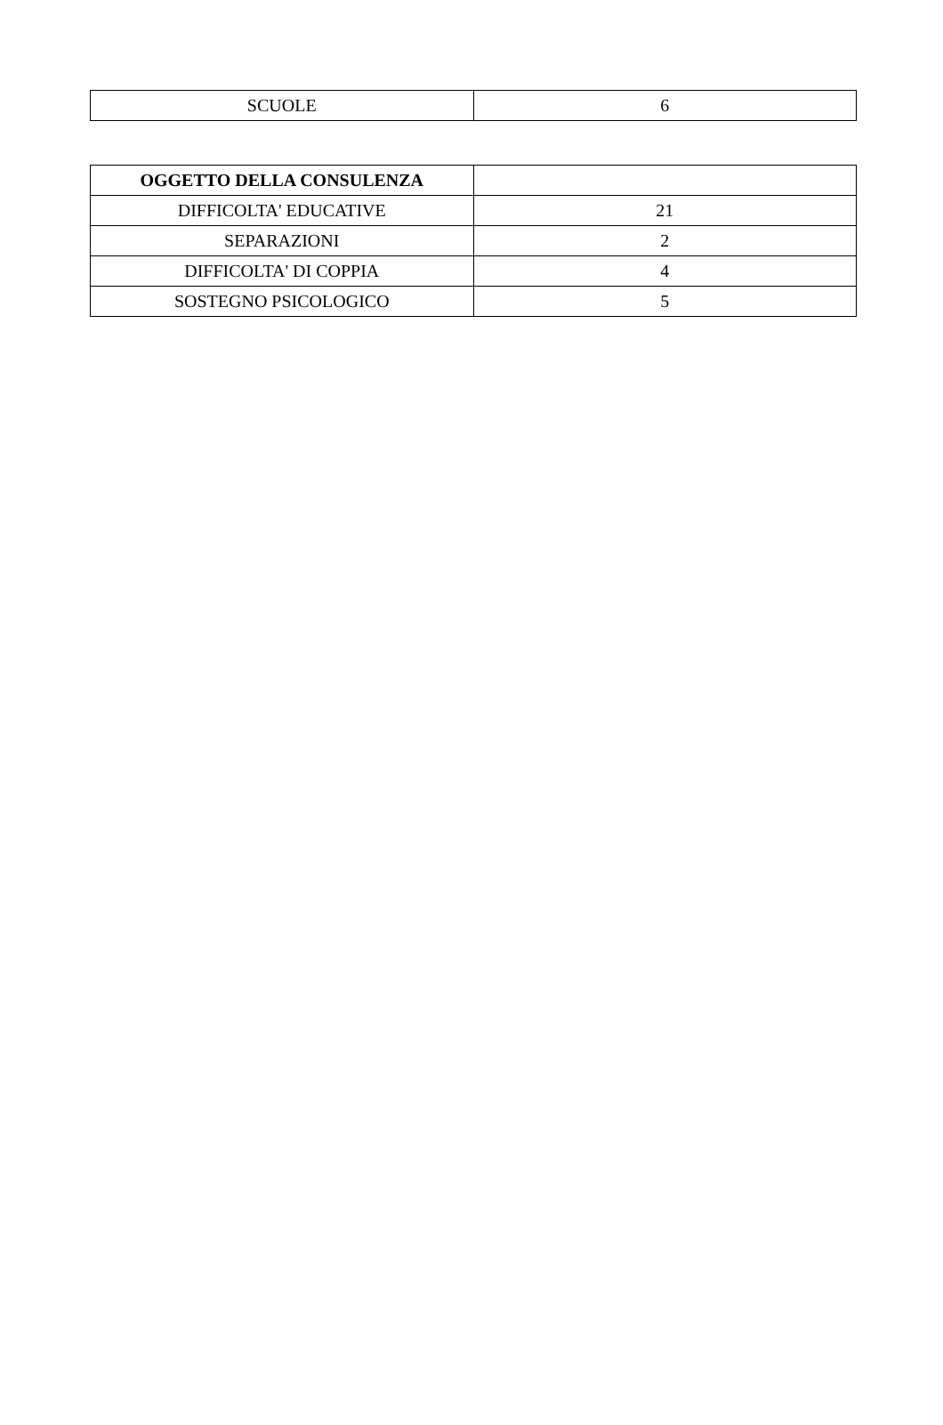| SCUOLE | 6 |
| OGGETTO DELLA CONSULENZA | |
| --- | --- |
| DIFFICOLTA' EDUCATIVE | 21 |
| SEPARAZIONI | 2 |
| DIFFICOLTA' DI COPPIA | 4 |
| SOSTEGNO PSICOLOGICO | 5 |